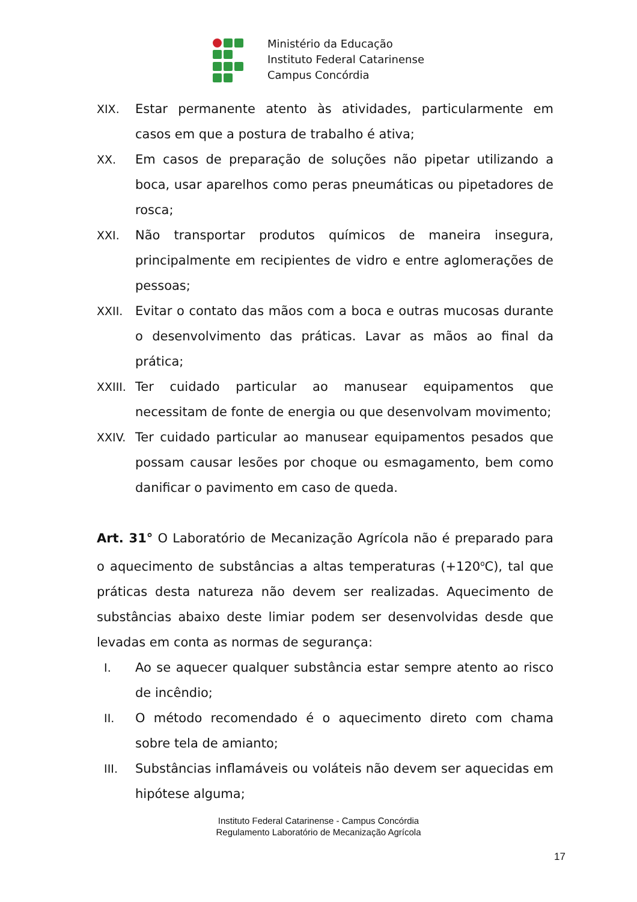Ministério da Educação
Instituto Federal Catarinense
Campus Concórdia
XIX. Estar permanente atento às atividades, particularmente em casos em que a postura de trabalho é ativa;
XX. Em casos de preparação de soluções não pipetar utilizando a boca, usar aparelhos como peras pneumáticas ou pipetadores de rosca;
XXI. Não transportar produtos químicos de maneira insegura, principalmente em recipientes de vidro e entre aglomerações de pessoas;
XXII. Evitar o contato das mãos com a boca e outras mucosas durante o desenvolvimento das práticas. Lavar as mãos ao final da prática;
XXIII. Ter cuidado particular ao manusear equipamentos que necessitam de fonte de energia ou que desenvolvam movimento;
XXIV. Ter cuidado particular ao manusear equipamentos pesados que possam causar lesões por choque ou esmagamento, bem como danificar o pavimento em caso de queda.
Art. 31° O Laboratório de Mecanização Agrícola não é preparado para o aquecimento de substâncias a altas temperaturas (+120<sup>o</sup>C), tal que práticas desta natureza não devem ser realizadas. Aquecimento de substâncias abaixo deste limiar podem ser desenvolvidas desde que levadas em conta as normas de segurança:
I. Ao se aquecer qualquer substância estar sempre atento ao risco de incêndio;
II. O método recomendado é o aquecimento direto com chama sobre tela de amianto;
III. Substâncias inflamáveis ou voláteis não devem ser aquecidas em hipótese alguma;
Instituto Federal Catarinense - Campus Concórdia
Regulamento Laboratório de Mecanização Agrícola
17